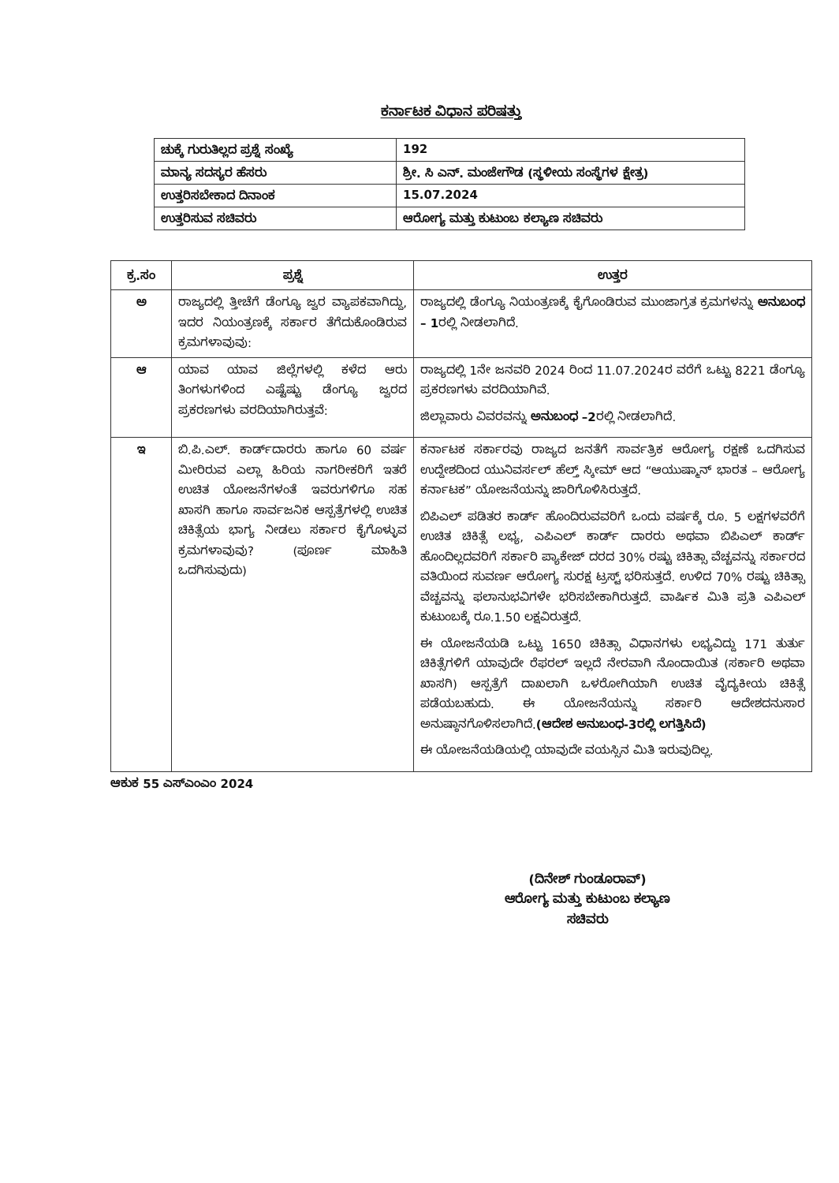ಕರ್ನಾಟಕ ವಿಧಾನ ಪರಿಷತ್ತು
| ಚುಕ್ಕೆ ಗುರುತಿಲ್ಲದ ಪ್ರಶ್ನೆ ಸಂಖ್ಯೆ | 192 |
| ಮಾನ್ಯ ಸದಸ್ಯರ ಹೆಸರು | ಶ್ರೀ. ಸಿ ಎನ್. ಮಂಜೇಗೌಡ (ಸ್ಥಳೀಯ ಸಂಸ್ಥೆಗಳ ಕ್ಷೇತ್ರ) |
| ಉತ್ತರಿಸಬೇಕಾದ ದಿನಾಂಕ | 15.07.2024 |
| ಉತ್ತರಿಸುವ ಸಚಿವರು | ಆರೋಗ್ಯ ಮತ್ತು ಕುಟುಂಬ ಕಲ್ಯಾಣ ಸಚಿವರು |
| ಕ್ರ.ಸಂ | ಪ್ರಶ್ನೆ | ಉತ್ತರ |
| --- | --- | --- |
| ಅ | ರಾಜ್ಯದಲ್ಲಿ ತ್ತೀಚೆಗೆ ಡೆಂಗ್ಯೂ ಜ್ವರ ವ್ಯಾಪಕವಾಗಿದ್ದು, ಇದರ ನಿಯಂತ್ರಣಕ್ಕೆ ಸರ್ಕಾರ ತೆಗೆದುಕೊಂಡಿರುವ ಕ್ರಮಗಳಾವುವು: | ರಾಜ್ಯದಲ್ಲಿ ಡೆಂಗ್ಯೂ ನಿಯಂತ್ರಣಕ್ಕೆ ಕೈಗೊಂಡಿರುವ ಮುಂಜಾಗ್ರತ ಕ್ರಮಗಳನ್ನು ಅನುಬಂಧ – 1 ರಲ್ಲಿ ನೀಡಲಾಗಿದೆ. |
| ಆ | ಯಾವ ಯಾವ ಜಿಲ್ಲೆಗಳಲ್ಲಿ ಕಳೆದ ಆರು ತಿಂಗಳುಗಳಿಂದ ಎಷ್ಟೆಷ್ಟು ಡೆಂಗ್ಯೂ ಜ್ವರದ ಪ್ರಕರಣಗಳು ವರದಿಯಾಗಿರುತ್ತವೆ: | ರಾಜ್ಯದಲ್ಲಿ 1ನೇ ಜನವರಿ 2024 ರಿಂದ 11.07.2024ರ ವರೆಗೆ ಒಟ್ಟು 8221 ಡೆಂಗ್ಯೂ ಪ್ರಕರಣಗಳು ವರದಿಯಾಗಿವೆ. ಜಿಲ್ಲಾವಾರು ವಿವರವನ್ನು ಅನುಬಂಧ –2 ರಲ್ಲಿ ನೀಡಲಾಗಿದೆ. |
| ಇ | ಬಿ.ಪಿ.ಎಲ್. ಕಾರ್ಡ್‌ದಾರರು ಹಾಗೂ 60 ವರ್ಷ ಮೀರಿರುವ ಎಲ್ಲಾ ಹಿರಿಯ ನಾಗರೀಕರಿಗೆ ಇತರೆ ಉಚಿತ ಯೋಜನೆಗಳಂತೆ ಇವರುಗಳಿಗೂ ಸಹ ಖಾಸಗಿ ಹಾಗೂ ಸಾರ್ವಜನಿಕ ಆಸ್ಪತ್ರೆಗಳಲ್ಲಿ ಉಚಿತ ಚಿಕಿತ್ಸೆಯ ಭಾಗ್ಯ ನೀಡಲು ಸರ್ಕಾರ ಕೈಗೊಳ್ಳುವ ಕ್ರಮಗಳಾವುವು? (ಪೂರ್ಣ ಮಾಹಿತಿ ಒದಗಿಸುವುದು) | ಕರ್ನಾಟಕ ಸರ್ಕಾರವು ರಾಜ್ಯದ ಜನತೆಗೆ ಸಾರ್ವತ್ರಿಕ ಆರೋಗ್ಯ ರಕ್ಷಣೆ ಒದಗಿಸುವ ಉದ್ದೇಶದಿಂದ ಯುನಿವರ್ಸಲ್ ಹೆಲ್ತ್ ಸ್ಕೀಮ್ ಆದ “ಆಯುಷ್ಮಾನ್ ಭಾರತ – ಆರೋಗ್ಯ ಕರ್ನಾಟಕ” ಯೋಜನೆಯನ್ನು ಜಾರಿಗೊಳಿಸಿರುತ್ತದೆ. ಬಿಪಿಎಲ್ ಪಡಿತರ ಕಾರ್ಡ್ ಹೊಂದಿರುವವರಿಗೆ ಒಂದು ವರ್ಷಕ್ಕೆ ರೂ. 5 ಲಕ್ಷಗಳವರೆಗೆ ಉಚಿತ ಚಿಕಿತ್ಸೆ ಲಭ್ಯ, ಎಪಿಎಲ್ ಕಾರ್ಡ್ ದಾರರು ಅಥವಾ ಬಿಪಿಎಲ್ ಕಾರ್ಡ್ ಹೊಂದಿಲ್ಲದವರಿಗೆ ಸರ್ಕಾರಿ ಪ್ಯಾಕೇಜ್ ದರದ 30% ರಷ್ಟು ಚಿಕಿತ್ಸಾ ವೆಚ್ಚವನ್ನು ಸರ್ಕಾರದ ವತಿಯಿಂದ ಸುವರ್ಣ ಆರೋಗ್ಯ ಸುರಕ್ಷ ಟ್ರಸ್ಟ್ ಭರಿಸುತ್ತದೆ. ಉಳಿದ 70% ರಷ್ಟು ಚಿಕಿತ್ಸಾ ವೆಚ್ಚವನ್ನು ಫಲಾನುಭವಿಗಳೇ ಭರಿಸಬೇಕಾಗಿರುತ್ತದೆ. ವಾರ್ಷಿಕ ಮಿತಿ ಪ್ರತಿ ಎಪಿಎಲ್ ಕುಟುಂಬಕ್ಕೆ ರೂ.1.50 ಲಕ್ಷವಿರುತ್ತದೆ. ಈ ಯೋಜನೆಯಡಿ ಒಟ್ಟು 1650 ಚಿಕಿತ್ಸಾ ವಿಧಾನಗಳು ಲಭ್ಯವಿದ್ದು 171 ತುರ್ತು ಚಿಕಿತ್ಸೆಗಳಿಗೆ ಯಾವುದೇ ರೆಫರಲ್ ಇಲ್ಲದೆ ನೇರವಾಗಿ ನೊಂದಾಯಿತ (ಸರ್ಕಾರಿ ಅಥವಾ ಖಾಸಗಿ) ಆಸ್ಪತ್ರೆಗೆ ದಾಖಲಾಗಿ ಒಳರೋಗಿಯಾಗಿ ಉಚಿತ ವೈದ್ಯಕೀಯ ಚಿಕಿತ್ಸೆ ಪಡೆಯಬಹುದು. ಈ ಯೋಜನೆಯನ್ನು ಸರ್ಕಾರಿ ಆದೇಶದನುಸಾರ ಅನುಷ್ಠಾನಗೊಳಿಸಲಾಗಿದೆ. (ಆದೇಶ ಅನುಬಂಧ-3ರಲ್ಲಿ ಲಗತ್ತಿಸಿದೆ) ಈ ಯೋಜನೆಯಡಿಯಲ್ಲಿ ಯಾವುದೇ ವಯಸ್ಸಿನ ಮಿತಿ ಇರುವುದಿಲ್ಲ. |
ಆಕುಕ 55 ಎಸ್‌ಎಂಎಂ 2024
(ದಿನೇಶ್ ಗುಂಡೂರಾವ್)
ಆರೋಗ್ಯ ಮತ್ತು ಕುಟುಂಬ ಕಲ್ಯಾಣ
ಸಚಿವರು